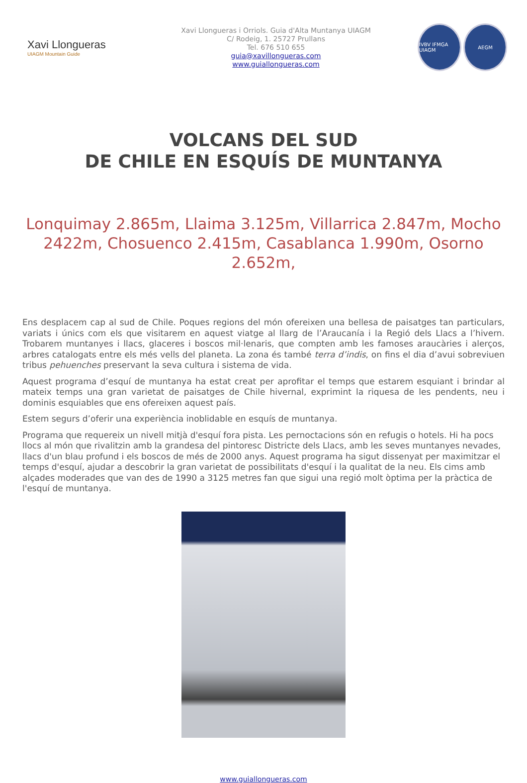Xavi Llongueras
UIAGM Mountain Guide
Xavi Llongueras i Orriols. Guia d'Alta Muntanya UIAGM
C/ Rodeig, 1. 25727 Prullans
Tel. 676 510 655
guia@xavillongueras.com
www.guiallongueras.com
IVBV IFMGA UIAGM
AEGM
VOLCANS DEL SUD
DE CHILE EN ESQUÍS DE MUNTANYA
Lonquimay 2.865m, Llaima 3.125m, Villarrica 2.847m, Mocho 2422m, Chosuenco 2.415m, Casablanca 1.990m, Osorno 2.652m,
Ens desplacem cap al sud de Chile. Poques regions del món ofereixen una bellesa de paisatges tan particulars, variats i únics com els que visitarem en aquest viatge al llarg de l’Araucanía i la Regió dels Llacs a l’hivern. Trobarem muntanyes i llacs, glaceres i boscos mil·lenaris, que compten amb les famoses araucàries i alerços, arbres catalogats entre els més vells del planeta. La zona és també terra d’indis, on fins el dia d’avui sobreviuen tribus pehuenches preservant la seva cultura i sistema de vida.
Aquest programa d’esquí de muntanya ha estat creat per aprofitar el temps que estarem esquiant i brindar al mateix temps una gran varietat de paisatges de Chile hivernal, exprimint la riquesa de les pendents, neu i dominis esquiables que ens ofereixen aquest país.
Estem segurs d’oferir una experiència inoblidable en esquís de muntanya.
Programa que requereix un nivell mitjà d'esquí fora pista. Les pernoctacions són en refugis o hotels. Hi ha pocs llocs al món que rivalitzin amb la grandesa del pintoresc Districte dels Llacs, amb les seves muntanyes nevades, llacs d'un blau profund i els boscos de més de 2000 anys. Aquest programa ha sigut dissenyat per maximitzar el temps d'esquí, ajudar a descobrir la gran varietat de possibilitats d'esquí i la qualitat de la neu. Els cims amb alçades moderades que van des de 1990 a 3125 metres fan que sigui una regió molt òptima per la pràctica de l'esquí de muntanya.
www.guiallongueras.com